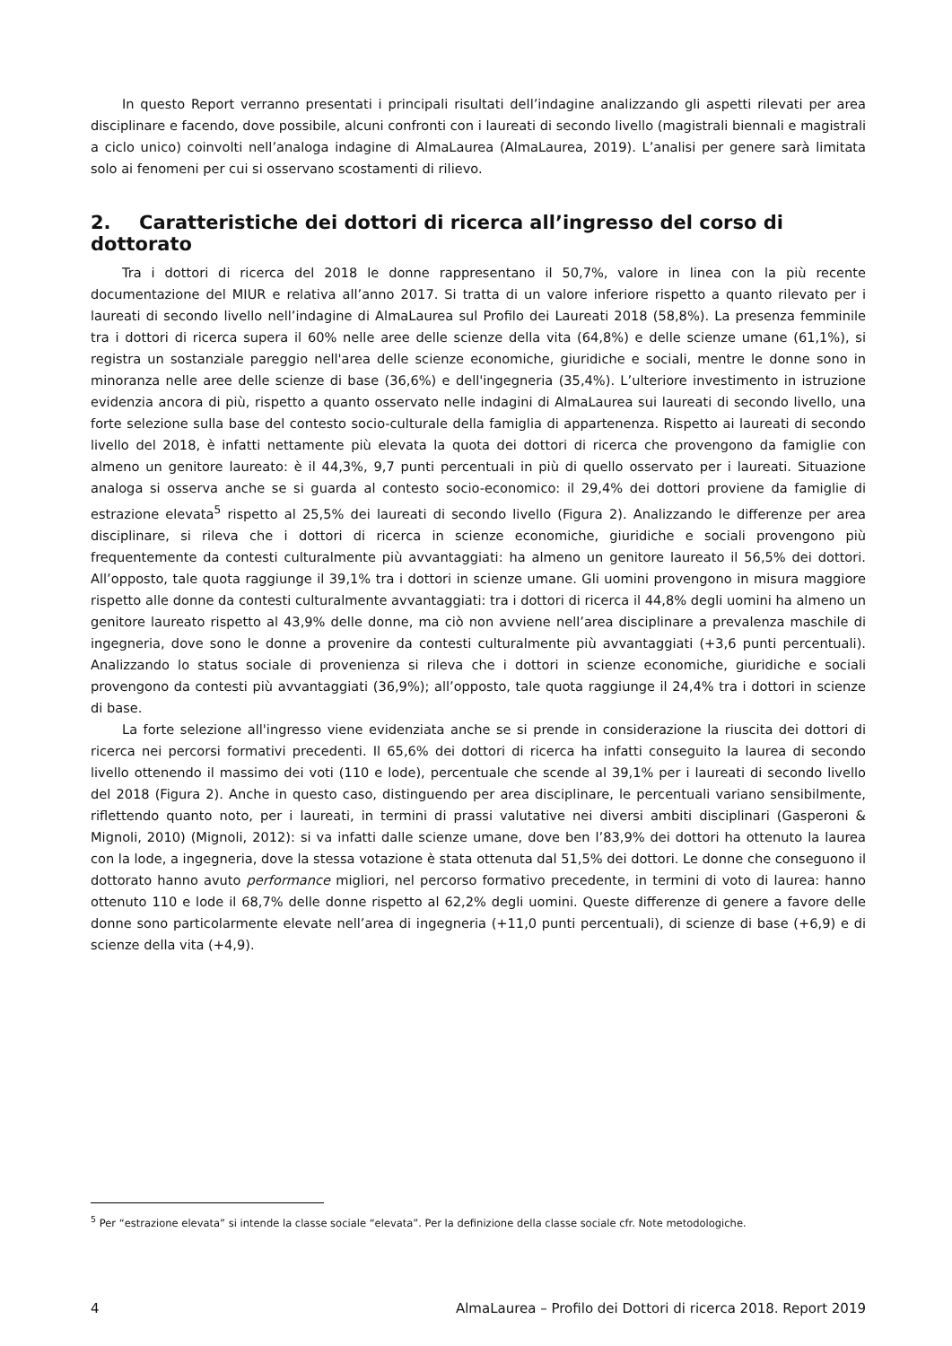In questo Report verranno presentati i principali risultati dell’indagine analizzando gli aspetti rilevati per area disciplinare e facendo, dove possibile, alcuni confronti con i laureati di secondo livello (magistrali biennali e magistrali a ciclo unico) coinvolti nell’analoga indagine di AlmaLaurea (AlmaLaurea, 2019). L’analisi per genere sarà limitata solo ai fenomeni per cui si osservano scostamenti di rilievo.
2. Caratteristiche dei dottori di ricerca all’ingresso del corso di dottorato
Tra i dottori di ricerca del 2018 le donne rappresentano il 50,7%, valore in linea con la più recente documentazione del MIUR e relativa all’anno 2017. Si tratta di un valore inferiore rispetto a quanto rilevato per i laureati di secondo livello nell’indagine di AlmaLaurea sul Profilo dei Laureati 2018 (58,8%). La presenza femminile tra i dottori di ricerca supera il 60% nelle aree delle scienze della vita (64,8%) e delle scienze umane (61,1%), si registra un sostanziale pareggio nell'area delle scienze economiche, giuridiche e sociali, mentre le donne sono in minoranza nelle aree delle scienze di base (36,6%) e dell'ingegneria (35,4%). L’ulteriore investimento in istruzione evidenzia ancora di più, rispetto a quanto osservato nelle indagini di AlmaLaurea sui laureati di secondo livello, una forte selezione sulla base del contesto socio-culturale della famiglia di appartenenza. Rispetto ai laureati di secondo livello del 2018, è infatti nettamente più elevata la quota dei dottori di ricerca che provengono da famiglie con almeno un genitore laureato: è il 44,3%, 9,7 punti percentuali in più di quello osservato per i laureati. Situazione analoga si osserva anche se si guarda al contesto socio-economico: il 29,4% dei dottori proviene da famiglie di estrazione elevata<sup>5</sup> rispetto al 25,5% dei laureati di secondo livello (Figura 2). Analizzando le differenze per area disciplinare, si rileva che i dottori di ricerca in scienze economiche, giuridiche e sociali provengono più frequentemente da contesti culturalmente più avvantaggiati: ha almeno un genitore laureato il 56,5% dei dottori. All’opposto, tale quota raggiunge il 39,1% tra i dottori in scienze umane. Gli uomini provengono in misura maggiore rispetto alle donne da contesti culturalmente avvantaggiati: tra i dottori di ricerca il 44,8% degli uomini ha almeno un genitore laureato rispetto al 43,9% delle donne, ma ciò non avviene nell’area disciplinare a prevalenza maschile di ingegneria, dove sono le donne a provenire da contesti culturalmente più avvantaggiati (+3,6 punti percentuali). Analizzando lo status sociale di provenienza si rileva che i dottori in scienze economiche, giuridiche e sociali provengono da contesti più avvantaggiati (36,9%); all’opposto, tale quota raggiunge il 24,4% tra i dottori in scienze di base.
La forte selezione all'ingresso viene evidenziata anche se si prende in considerazione la riuscita dei dottori di ricerca nei percorsi formativi precedenti. Il 65,6% dei dottori di ricerca ha infatti conseguito la laurea di secondo livello ottenendo il massimo dei voti (110 e lode), percentuale che scende al 39,1% per i laureati di secondo livello del 2018 (Figura 2). Anche in questo caso, distinguendo per area disciplinare, le percentuali variano sensibilmente, riflettendo quanto noto, per i laureati, in termini di prassi valutative nei diversi ambiti disciplinari (Gasperoni & Mignoli, 2010) (Mignoli, 2012): si va infatti dalle scienze umane, dove ben l’83,9% dei dottori ha ottenuto la laurea con la lode, a ingegneria, dove la stessa votazione è stata ottenuta dal 51,5% dei dottori. Le donne che conseguono il dottorato hanno avuto performance migliori, nel percorso formativo precedente, in termini di voto di laurea: hanno ottenuto 110 e lode il 68,7% delle donne rispetto al 62,2% degli uomini. Queste differenze di genere a favore delle donne sono particolarmente elevate nell’area di ingegneria (+11,0 punti percentuali), di scienze di base (+6,9) e di scienze della vita (+4,9).
<sup>5</sup> Per “estrazione elevata” si intende la classe sociale “elevata”. Per la definizione della classe sociale cfr. Note metodologiche.
4 AlmaLaurea – Profilo dei Dottori di ricerca 2018. Report 2019